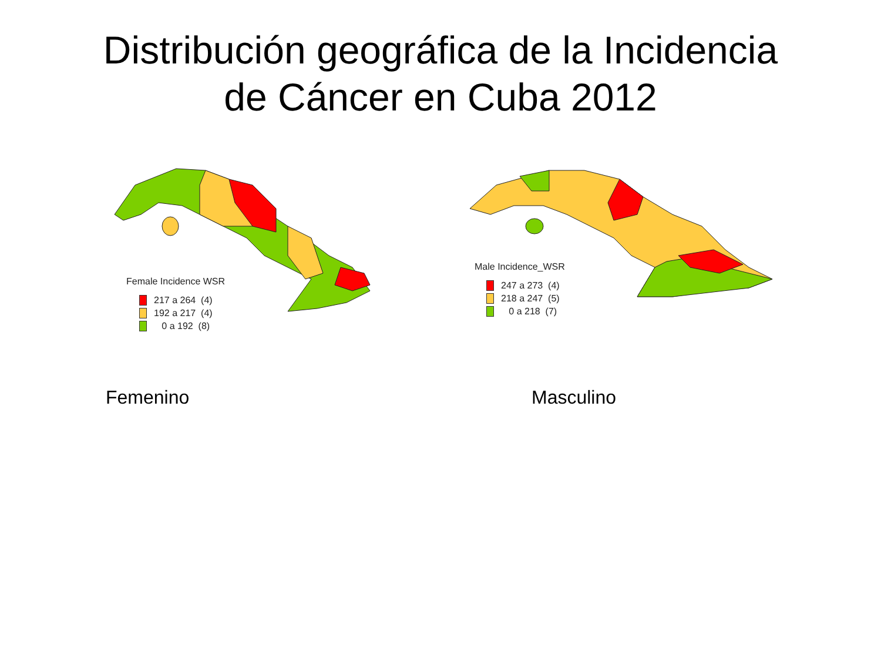Distribución geográfica de la Incidencia
de Cáncer en Cuba 2012
Female Incidence WSR
217 a 264 (4)
192 a 217 (4)
0 a 192 (8)
Male Incidence_WSR
247 a 273 (4)
218 a 247 (5)
0 a 218 (7)
Femenino Masculino